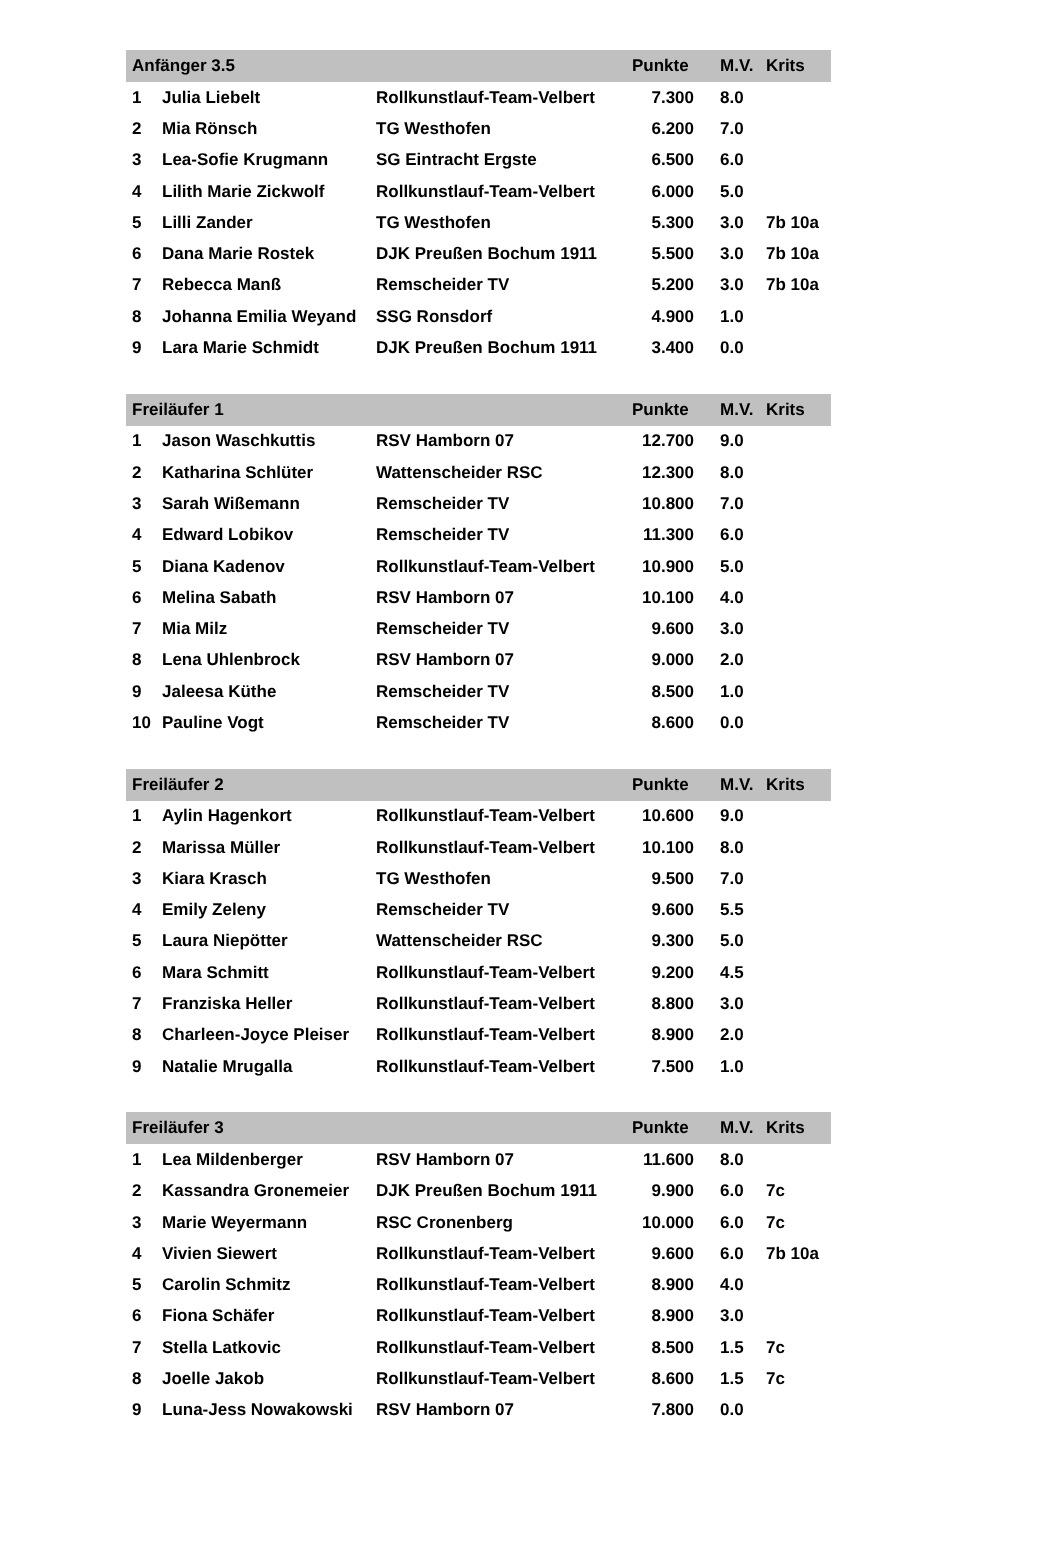| Anfänger 3.5 | | | Punkte | M.V. | Krits |
| --- | --- | --- | --- | --- | --- |
| 1 | Julia Liebelt | Rollkunstlauf-Team-Velbert | 7.300 | 8.0 | |
| 2 | Mia Rönsch | TG Westhofen | 6.200 | 7.0 | |
| 3 | Lea-Sofie Krugmann | SG Eintracht Ergste | 6.500 | 6.0 | |
| 4 | Lilith Marie Zickwolf | Rollkunstlauf-Team-Velbert | 6.000 | 5.0 | |
| 5 | Lilli Zander | TG Westhofen | 5.300 | 3.0 | 7b 10a |
| 6 | Dana Marie Rostek | DJK Preußen Bochum 1911 | 5.500 | 3.0 | 7b 10a |
| 7 | Rebecca Manß | Remscheider TV | 5.200 | 3.0 | 7b 10a |
| 8 | Johanna Emilia Weyand | SSG Ronsdorf | 4.900 | 1.0 | |
| 9 | Lara Marie Schmidt | DJK Preußen Bochum 1911 | 3.400 | 0.0 | |
| Freiläufer 1 | | | Punkte | M.V. | Krits |
| --- | --- | --- | --- | --- | --- |
| 1 | Jason Waschkuttis | RSV Hamborn 07 | 12.700 | 9.0 | |
| 2 | Katharina Schlüter | Wattenscheider RSC | 12.300 | 8.0 | |
| 3 | Sarah Wißemann | Remscheider TV | 10.800 | 7.0 | |
| 4 | Edward Lobikov | Remscheider TV | 11.300 | 6.0 | |
| 5 | Diana Kadenov | Rollkunstlauf-Team-Velbert | 10.900 | 5.0 | |
| 6 | Melina Sabath | RSV Hamborn 07 | 10.100 | 4.0 | |
| 7 | Mia Milz | Remscheider TV | 9.600 | 3.0 | |
| 8 | Lena Uhlenbrock | RSV Hamborn 07 | 9.000 | 2.0 | |
| 9 | Jaleesa Küthe | Remscheider TV | 8.500 | 1.0 | |
| 10 | Pauline Vogt | Remscheider TV | 8.600 | 0.0 | |
| Freiläufer 2 | | | Punkte | M.V. | Krits |
| --- | --- | --- | --- | --- | --- |
| 1 | Aylin Hagenkort | Rollkunstlauf-Team-Velbert | 10.600 | 9.0 | |
| 2 | Marissa Müller | Rollkunstlauf-Team-Velbert | 10.100 | 8.0 | |
| 3 | Kiara Krasch | TG Westhofen | 9.500 | 7.0 | |
| 4 | Emily Zeleny | Remscheider TV | 9.600 | 5.5 | |
| 5 | Laura Niepötter | Wattenscheider RSC | 9.300 | 5.0 | |
| 6 | Mara Schmitt | Rollkunstlauf-Team-Velbert | 9.200 | 4.5 | |
| 7 | Franziska Heller | Rollkunstlauf-Team-Velbert | 8.800 | 3.0 | |
| 8 | Charleen-Joyce Pleiser | Rollkunstlauf-Team-Velbert | 8.900 | 2.0 | |
| 9 | Natalie Mrugalla | Rollkunstlauf-Team-Velbert | 7.500 | 1.0 | |
| Freiläufer 3 | | | Punkte | M.V. | Krits |
| --- | --- | --- | --- | --- | --- |
| 1 | Lea Mildenberger | RSV Hamborn 07 | 11.600 | 8.0 | |
| 2 | Kassandra Gronemeier | DJK Preußen Bochum 1911 | 9.900 | 6.0 | 7c |
| 3 | Marie Weyermann | RSC Cronenberg | 10.000 | 6.0 | 7c |
| 4 | Vivien Siewert | Rollkunstlauf-Team-Velbert | 9.600 | 6.0 | 7b 10a |
| 5 | Carolin Schmitz | Rollkunstlauf-Team-Velbert | 8.900 | 4.0 | |
| 6 | Fiona Schäfer | Rollkunstlauf-Team-Velbert | 8.900 | 3.0 | |
| 7 | Stella Latkovic | Rollkunstlauf-Team-Velbert | 8.500 | 1.5 | 7c |
| 8 | Joelle Jakob | Rollkunstlauf-Team-Velbert | 8.600 | 1.5 | 7c |
| 9 | Luna-Jess Nowakowski | RSV Hamborn 07 | 7.800 | 0.0 | |